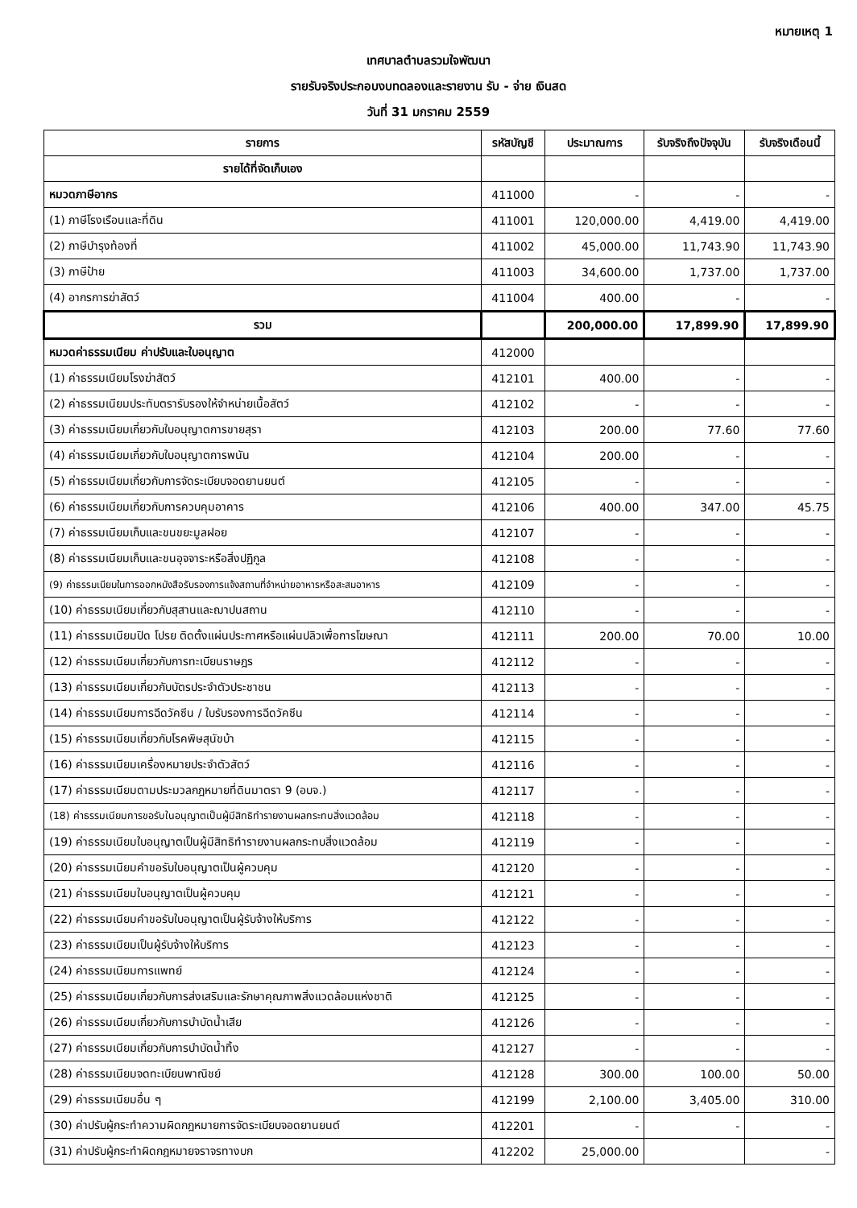หมายเหตุ 1
เทศบาลตำบลรวมใจพัฒนา
รายรับจริงประกอบงบทดลองและรายงาน รับ - จ่าย เงินสด
วันที่ 31 มกราคม 2559
| รายการ | รหัสบัญชี | ประมาณการ | รับจริงถึงปัจจุบัน | รับจริงเดือนนี้ |
| --- | --- | --- | --- | --- |
| รายได้ที่จัดเก็บเอง | | | | |
| หมวดภาษีอากร | 411000 | - | - | - |
| (1) ภาษีโรงเรือนและที่ดิน | 411001 | 120,000.00 | 4,419.00 | 4,419.00 |
| (2) ภาษีบำรุงท้องที่ | 411002 | 45,000.00 | 11,743.90 | 11,743.90 |
| (3) ภาษีป้าย | 411003 | 34,600.00 | 1,737.00 | 1,737.00 |
| (4) อากรการฆ่าสัตว์ | 411004 | 400.00 | - | - |
| รวม | | 200,000.00 | 17,899.90 | 17,899.90 |
| หมวดค่าธรรมเนียม ค่าปรับและใบอนุญาต | 412000 | | | |
| (1) ค่าธรรมเนียมโรงฆ่าสัตว์ | 412101 | 400.00 | - | - |
| (2) ค่าธรรมเนียมประทับตรารับรองให้จำหน่ายเนื้อสัตว์ | 412102 | - | - | - |
| (3) ค่าธรรมเนียมเกี่ยวกับใบอนุญาตการขายสุรา | 412103 | 200.00 | 77.60 | 77.60 |
| (4) ค่าธรรมเนียมเกี่ยวกับใบอนุญาตการพนัน | 412104 | 200.00 | - | - |
| (5) ค่าธรรมเนียมเกี่ยวกับการจัดระเบียบจอดยานยนต์ | 412105 | - | - | - |
| (6) ค่าธรรมเนียมเกี่ยวกับการควบคุมอาคาร | 412106 | 400.00 | 347.00 | 45.75 |
| (7) ค่าธรรมเนียมเก็บและขนขยะมูลฝอย | 412107 | - | - | - |
| (8) ค่าธรรมเนียมเก็บและขนอุจจาระหรือสิ่งปฏิกูล | 412108 | - | - | - |
| (9) ค่าธรรมเนียมในการออกหนังสือรับรองการแจ้งสถานที่จำหน่ายอาหารหรือสะสมอาหาร | 412109 | - | - | - |
| (10) ค่าธรรมเนียมเกี่ยวกับสุสานและฌาปนสถาน | 412110 | - | - | - |
| (11) ค่าธรรมเนียมปิด โปรย ติดตั้งแผ่นประกาศหรือแผ่นปลิวเพื่อการโฆษณา | 412111 | 200.00 | 70.00 | 10.00 |
| (12) ค่าธรรมเนียมเกี่ยวกับการทะเบียนราษฎร | 412112 | - | - | - |
| (13) ค่าธรรมเนียมเกี่ยวกับบัตรประจำตัวประชาชน | 412113 | - | - | - |
| (14) ค่าธรรมเนียมการฉีดวัคซีน / ใบรับรองการฉีดวัคซีน | 412114 | - | - | - |
| (15) ค่าธรรมเนียมเกี่ยวกับโรคพิษสุนัขบ้า | 412115 | - | - | - |
| (16) ค่าธรรมเนียมเครื่องหมายประจำตัวสัตว์ | 412116 | - | - | - |
| (17) ค่าธรรมเนียมตามประมวลกฎหมายที่ดินมาตรา 9 (อบจ.) | 412117 | - | - | - |
| (18) ค่าธรรมเนียมการขอรับในอนุญาตเป็นผู้มีสิทธิทำรายงานผลกระทบสิ่งแวดล้อม | 412118 | - | - | - |
| (19) ค่าธรรมเนียมใบอนุญาตเป็นผู้มีสิทธิทำรายงานผลกระทบสิ่งแวดล้อม | 412119 | - | - | - |
| (20) ค่าธรรมเนียมคำขอรับใบอนุญาตเป็นผู้ควบคุม | 412120 | - | - | - |
| (21) ค่าธรรมเนียมใบอนุญาตเป็นผู้ควบคุม | 412121 | - | - | - |
| (22) ค่าธรรมเนียมคำขอรับใบอนุญาตเป็นผู้รับจ้างให้บริการ | 412122 | - | - | - |
| (23) ค่าธรรมเนียมเป็นผู้รับจ้างให้บริการ | 412123 | - | - | - |
| (24) ค่าธรรมเนียมการแพทย์ | 412124 | - | - | - |
| (25) ค่าธรรมเนียมเกี่ยวกับการส่งเสริมและรักษาคุณภาพสิ่งแวดล้อมแห่งชาติ | 412125 | - | - | - |
| (26) ค่าธรรมเนียมเกี่ยวกับการบำบัดน้ำเสีย | 412126 | - | - | - |
| (27) ค่าธรรมเนียมเกี่ยวกับการบำบัดน้ำทิ้ง | 412127 | - | - | - |
| (28) ค่าธรรมเนียมจดทะเบียนพาณิชย์ | 412128 | 300.00 | 100.00 | 50.00 |
| (29) ค่าธรรมเนียมอื่น ๆ | 412199 | 2,100.00 | 3,405.00 | 310.00 |
| (30) ค่าปรับผู้กระทำความผิดกฎหมายการจัดระเบียบจอดยานยนต์ | 412201 | - | - | - |
| (31) ค่าปรับผู้กระทำผิดกฎหมายจราจรทางบก | 412202 | 25,000.00 | | - |